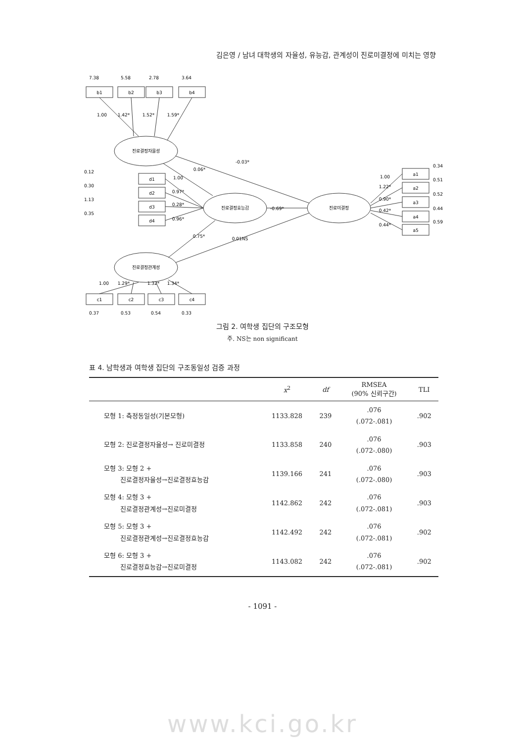김은영 / 남녀 대학생의 자율성, 유능감, 관계성이 진로미결정에 미치는 영향
b1
b2
b3
b4
진로결정자율성
진로결정효능감
진로미결정
진로결정관계성
d1
d2
d3
d4
a1
a2
a3
a4
a5
c1
c2
c3
c4
1.00
1.42*
1.52*
1.59*
-0.03*
0.06*
-0.69*
0.75*
0.01NS
1.00
0.97*
0.28*
0.96*
1.00
1.22*
0.90*
0.42*
0.44*
1.00
1.29*
1.32*
1.34*
0.12
0.30
1.13
0.35
0.34
0.51
0.52
0.44
0.59
7.38
5.58
2.78
3.64
0.37
0.53
0.54
0.33
그림 2. 여학생 집단의 구조모형
주. NS는 non significant
표 4. 남학생과 여학생 집단의 구조동일성 검증 과정
| | x<sup>2</sup> | df | RMSEA (90% 신뢰구간) | TLI |
| --- | --- | --- | --- | --- |
| 모형 1: 측정동일성(기본모형) | 1133.828 | 239 | .076 (.072-.081) | .902 |
| 모형 2: 진로결정자율성→ 진로미결정 | 1133.858 | 240 | .076 (.072-.080) | .903 |
| 모형 3: 모형 2 + 진로결정자율성→진로결정효능감 | 1139.166 | 241 | .076 (.072-.080) | .903 |
| 모형 4: 모형 3 + 진로결정관계성→진로미결정 | 1142.862 | 242 | .076 (.072-.081) | .903 |
| 모형 5: 모형 3 + 진로결정관계성→진로결정효능감 | 1142.492 | 242 | .076 (.072-.081) | .902 |
| 모형 6: 모형 3 + 진로결정효능감→진로미결정 | 1143.082 | 242 | .076 (.072-.081) | .902 |
- 1091 -
www.kci.go.kr